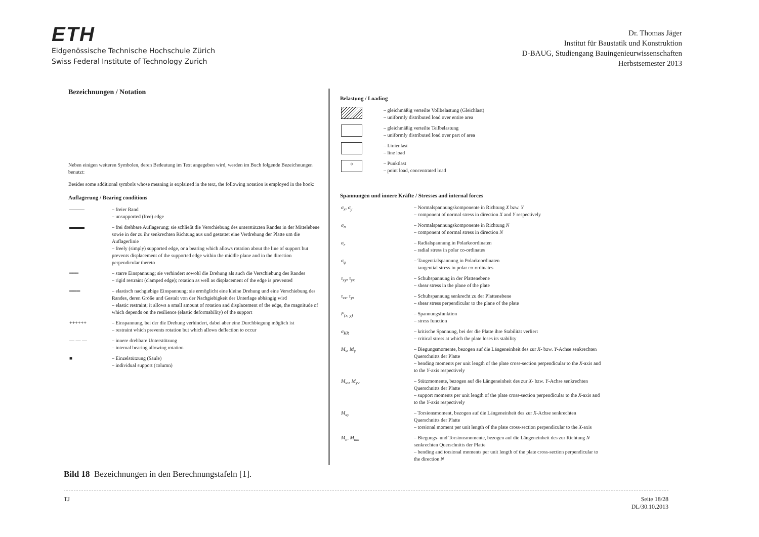ETH
Eidgenössische Technische Hochschule Zürich
Swiss Federal Institute of Technology Zurich
Dr. Thomas Jäger
Institut für Baustatik und Konstruktion
D-BAUG, Studiengang Bauingenieurwissenschaften
Herbstsemester 2013
Bezeichnungen / Notation
Neben einigen weiteren Symbolen, deren Bedeutung im Text angegeben wird, werden im Buch folgende Bezeichnungen benutzt:
Besides some additional symbols whose meaning is explained in the text, the following notation is employed in the book:
Auflagerung / Bearing conditions
| ——— | – freier Rand – unsupported (free) edge |
| ▬▬▬ | – frei drehbare Auflagerung; sie schließt die Verschiebung des unterstützten Randes in der Mittelebene sowie in der zu ihr senkrechten Richtung aus und gestattet eine Verdrehung der Platte um die Auflagerlinie – freely (simply) supported edge, or a bearing which allows rotation about the line of support but prevents displacement of the supported edge within the middle plane and in the direction perpendicular thereto |
| ━━━ | – starre Einspannung; sie verhindert sowohl die Drehung als auch die Verschiebung des Randes – rigid restraint (clamped edge); rotation as well as displacement of the edge is prevented |
| ═══ | – elastisch nachgiebige Einspannung; sie ermöglicht eine kleine Drehung und eine Verschiebung des Randes, deren Größe und Gestalt von der Nachgiebigkeit der Unterlage abhängig wird – elastic restraint; it allows a small amount of rotation and displacement of the edge, the magnitude of which depends on the resilience (elastic deformability) of the support |
| ++++++ | – Einspannung, bei der die Drehung verhindert, dabei aber eine Durchbiegung möglich ist – restraint which prevents rotation but which allows deflection to occur |
| — — — | – innere drehbare Unterstützung – internal bearing allowing rotation |
| ■ | – Einzelstützung (Säule) – individual support (column) |
Belastung / Loading
| | – gleichmäßig verteilte Vollbelastung (Gleichlast) – uniformly distributed load over entire area |
| | – gleichmäßig verteilte Teilbelastung – uniformly distributed load over part of area |
| | – Linienlast – line load |
| ○ | – Punktlast – point load, concentrated load |
Spannungen und innere Kräfte / Stresses and internal forces
| σ<sub>x</sub>, σ<sub>y</sub> | – Normalspannungskomponente in Richtung X bzw. Y – component of normal stress in direction X and Y respectively |
| σ<sub>n</sub> | – Normalspannungskomponente in Richtung N – component of normal stress in direction N |
| σ<sub>r</sub> | – Radialspannung in Polarkoordinaten – radial stress in polar co-ordinates |
| σ<sub>φ</sub> | – Tangentialspannung in Polarkoordinaten – tangential stress in polar co-ordinates |
| τ<sub>xy</sub>, τ<sub>yx</sub> | – Schubspannung in der Plattenebene – shear stress in the plane of the plate |
| τ<sub>xz</sub>, τ<sub>yz</sub> | – Schubspannung senkrecht zu der Plattenebene – shear stress perpendicular to the plane of the plate |
| F<sub>(x, y)</sub> | – Spannungsfunktion – stress function |
| σ<sub>KR</sub> | – kritische Spannung, bei der die Platte ihre Stabilität verliert – critical stress at which the plate loses its stability |
| M<sub>x</sub>, M<sub>y</sub> | – Biegungsmomente, bezogen auf die Längeneinheit des zur X - bzw. Y -Achse senkrechten Querschnitts der Platte – bending moments per unit length of the plate cross-section perpendicular to the X -axis and to the Y -axis respectively |
| M<sub>xv</sub>, M<sub>yv</sub> | – Stützmomente, bezogen auf die Längeneinheit des zur X - bzw. Y -Achse senkrechten Querschnitts der Platte – support moments per unit length of the plate cross-section perpendicular to the X -axis and to the Y -axis respectively |
| M<sub>xy</sub> | – Torsionsmoment, bezogen auf die Längeneinheit des zur X -Achse senkrechten Querschnitts der Platte – torsional moment per unit length of the plate cross-section perpendicular to the X -axis |
| M<sub>n</sub>, M<sub>nm</sub> | – Biegungs- und Torsionsmomente, bezogen auf die Längeneinheit des zur Richtung N senkrechten Querschnitts der Platte – bending and torsional moments per unit length of the plate cross-section perpendicular to the direction N |
Bild 18 Bezeichnungen in den Berechnungstafeln [1].
TJ Seite 18/28
DL/30.10.2013